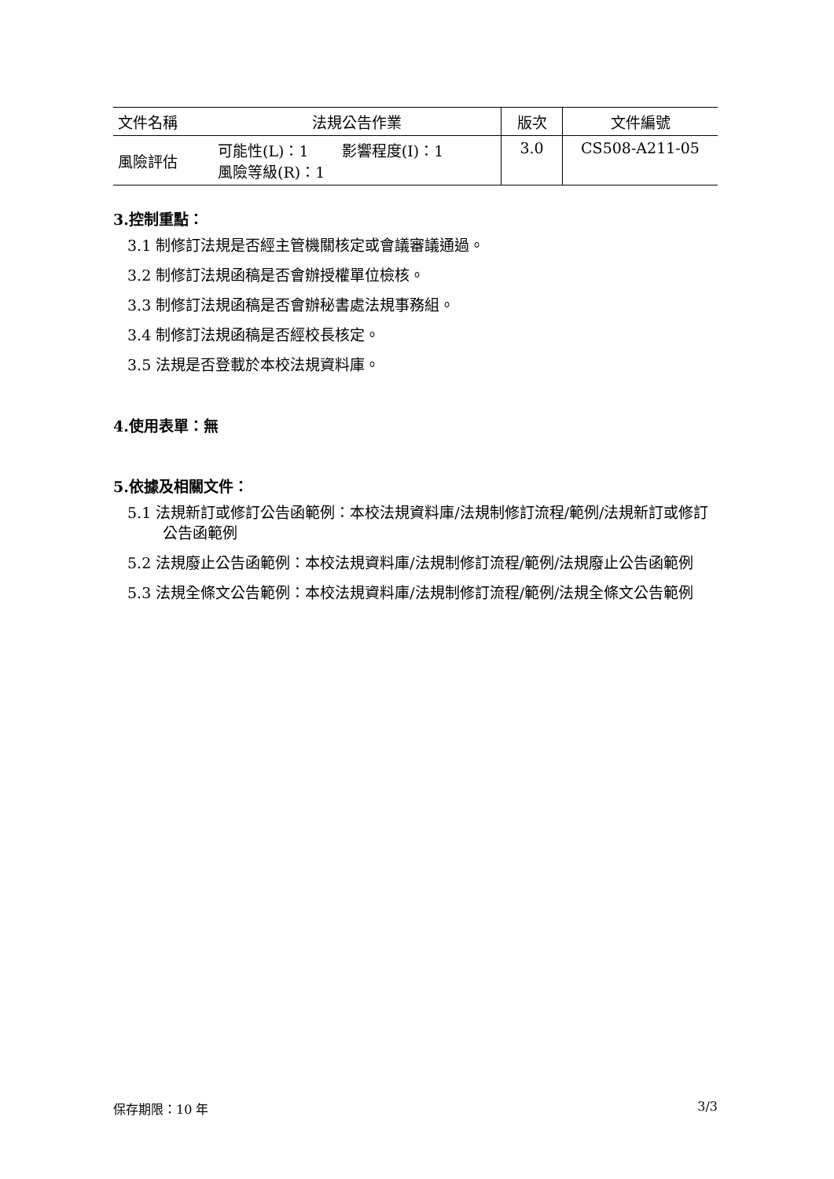| 文件名稱 | 法規公告作業 | 版次 | 文件編號 |
| 風險評估 | 可能性(L)：1 影響程度(I)：1 風險等級(R)：1 | 3.0 | CS508-A211-05 |
3.控制重點：
3.1 制修訂法規是否經主管機關核定或會議審議通過。
3.2 制修訂法規函稿是否會辦授權單位檢核。
3.3 制修訂法規函稿是否會辦秘書處法規事務組。
3.4 制修訂法規函稿是否經校長核定。
3.5 法規是否登載於本校法規資料庫。
4.使用表單：無
5.依據及相關文件：
5.1 法規新訂或修訂公告函範例：本校法規資料庫/法規制修訂流程/範例/法規新訂或修訂公告函範例
5.2 法規廢止公告函範例：本校法規資料庫/法規制修訂流程/範例/法規廢止公告函範例
5.3 法規全條文公告範例：本校法規資料庫/法規制修訂流程/範例/法規全條文公告範例
保存期限：10 年 3/3